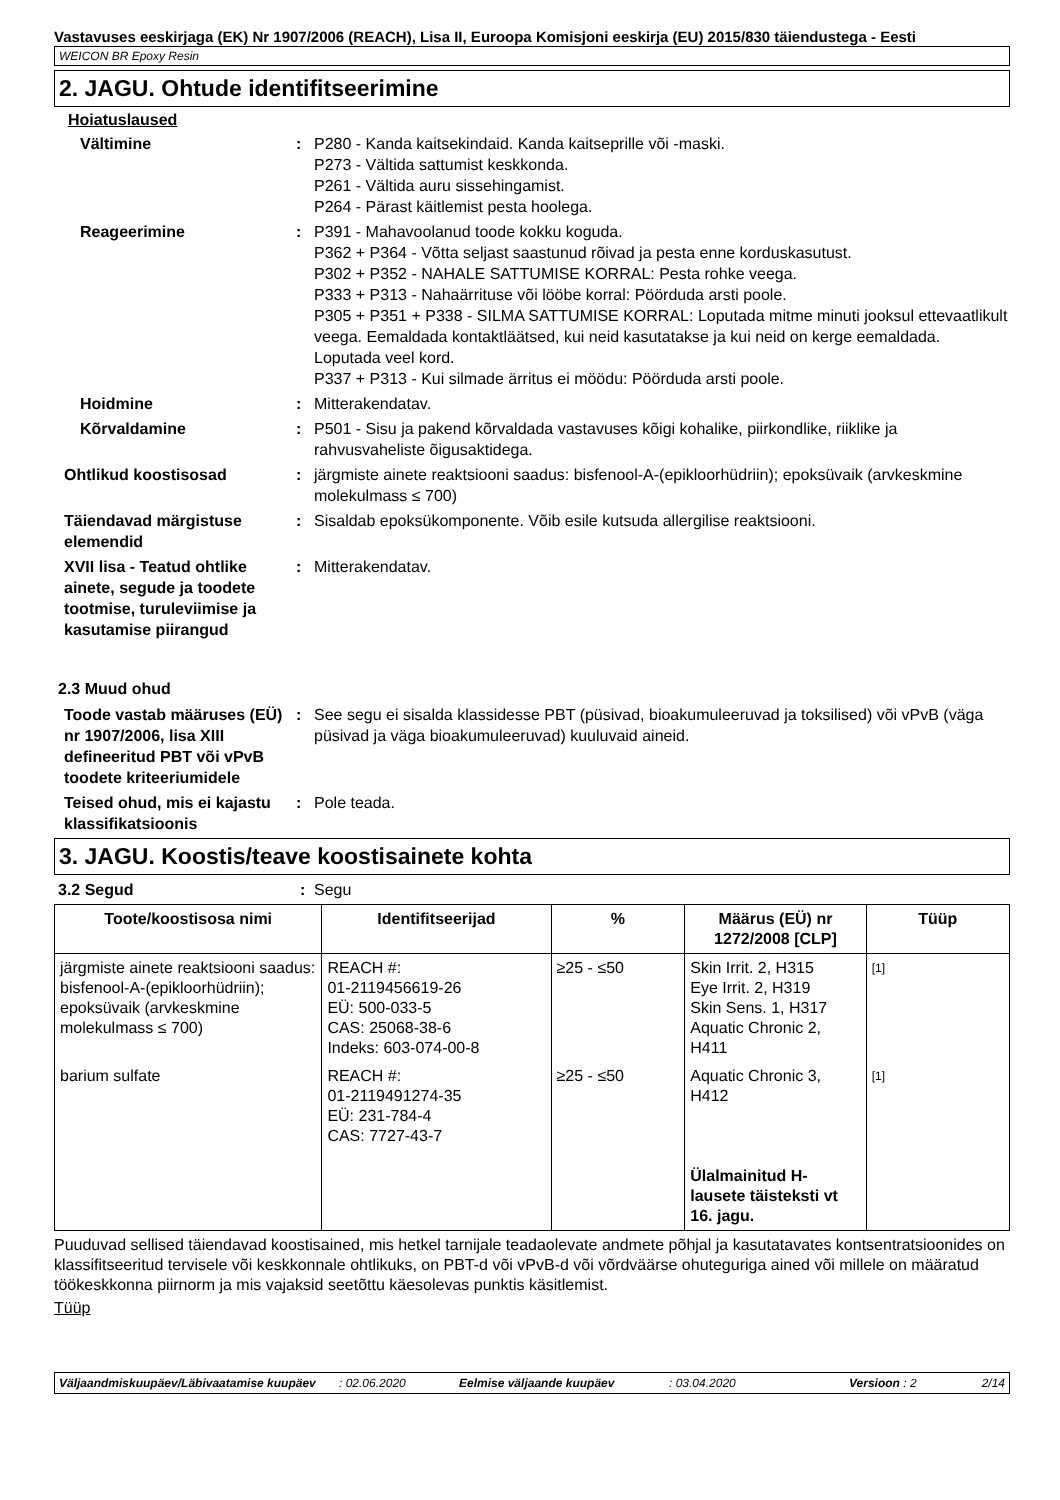Vastavuses eeskirjaga (EK) Nr 1907/2006 (REACH), Lisa II, Euroopa Komisjoni eeskirja (EU) 2015/830 täiendustega - Eesti
WEICON BR Epoxy Resin
2. JAGU. Ohtude identifitseerimine
Hoiatuslaused
Vältimine : P280 - Kanda kaitsekindaid. Kanda kaitseprille või -maski.
P273 - Vältida sattumist keskkonda.
P261 - Vältida auru sissehingamist.
P264 - Pärast käitlemist pesta hoolega.
Reageerimine : P391 - Mahavoolanud toode kokku koguda.
P362 + P364 - Võtta seljast saastunud rõivad ja pesta enne korduskasutust.
P302 + P352 - NAHALE SATTUMISE KORRAL: Pesta rohke veega.
P333 + P313 - Nahaärrituse või lööbe korral: Pöörduda arsti poole.
P305 + P351 + P338 - SILMA SATTUMISE KORRAL: Loputada mitme minuti jooksul ettevaatlikult veega. Eemaldada kontaktläätsed, kui neid kasutatakse ja kui neid on kerge eemaldada. Loputada veel kord.
P337 + P313 - Kui silmade ärritus ei möödu: Pöörduda arsti poole.
Hoidmine : Mitterakendatav.
Kõrvaldamine : P501 - Sisu ja pakend kõrvaldada vastavuses kõigi kohalike, piirkondlike, riiklike ja rahvusvaheliste õigusaktidega.
Ohtlikud koostisosad : järgmiste ainete reaktsiooni saadus: bisfenool-A-(epikloorhüdriin); epoksüvaik (arvkeskmine molekulmass ≤ 700)
Täiendavad märgistuse elemendid
: Sisaldab epoksükomponente. Võib esile kutsuda allergilise reaktsiooni.
XVII lisa - Teatud ohtlike ainete, segude ja toodete tootmise, turuleviimise ja kasutamise piirangud
: Mitterakendatav.
2.3 Muud ohud
Toode vastab määruses (EÜ) nr 1907/2006, lisa XIII defineeritud PBT või vPvB toodete kriteeriumidele
: See segu ei sisalda klassidesse PBT (püsivad, bioakumuleeruvad ja toksilised) või vPvB (väga püsivad ja väga bioakumuleeruvad) kuuluvaid aineid.
Teised ohud, mis ei kajastu klassifikatsioonis
: Pole teada.
3. JAGU. Koostis/teave koostisainete kohta
3.2 Segud : Segu
| Toote/koostisosa nimi | Identifitseerijad | % | Määrus (EÜ) nr 1272/2008 [CLP] | Tüüp |
| --- | --- | --- | --- | --- |
| järgmiste ainete reaktsiooni saadus: bisfenool-A-(epikloorhüdriin); epoksüvaik (arvkeskmine molekulmass ≤ 700) | REACH #: 01-2119456619-26 EÜ: 500-033-5 CAS: 25068-38-6 Indeks: 603-074-00-8 | ≥25 - ≤50 | Skin Irrit. 2, H315 Eye Irrit. 2, H319 Skin Sens. 1, H317 Aquatic Chronic 2, H411 | [1] |
| barium sulfate | REACH #: 01-2119491274-35 EÜ: 231-784-4 CAS: 7727-43-7 | ≥25 - ≤50 | Aquatic Chronic 3, H412 Ülalmainitud H-lausete täisteksti vt 16. jagu. | [1] |
Puuduvad sellised täiendavad koostisained, mis hetkel tarnijale teadaolevate andmete põhjal ja kasutatavates kontsentratsioonides on klassifitseeritud tervisele või keskkonnale ohtlikuks, on PBT-d või vPvB-d või võrdväärse ohuteguriga ained või millele on määratud töökeskkonna piirnorm ja mis vajaksid seetõttu käesolevas punktis käsitlemist.
Tüüp
Väljaandmiskuupäev/Läbivaatamise kuupäev
: 02.06.2020 Eelmise väljaande kuupäev : 03.04.2020 Versioon : 2 2/14